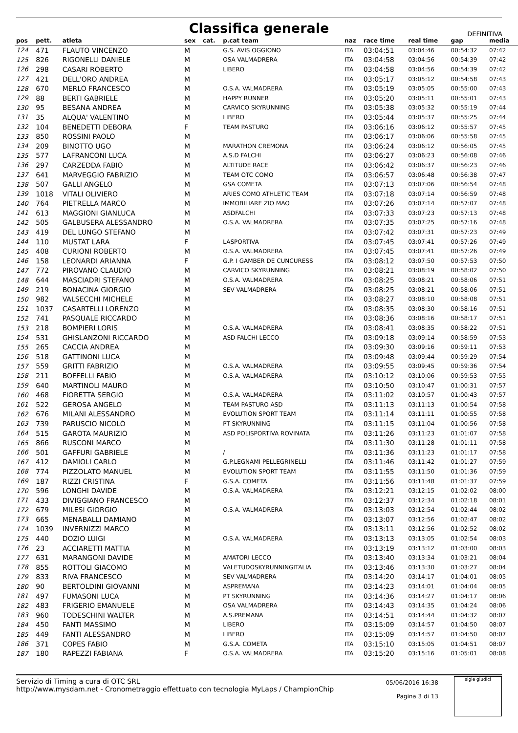Classifica generale
DEFINITIVA
| pos | pett. | atleta | sex | cat. | p.cat team | naz | race time | real time | gap | media |
| --- | --- | --- | --- | --- | --- | --- | --- | --- | --- | --- |
| 124 | 471 | FLAUTO VINCENZO | M | | G.S. AVIS OGGIONO | ITA | 03:04:51 | 03:04:46 | 00:54:32 | 07:42 |
| 125 | 826 | RIGONELLI DANIELE | M | | OSA VALMADRERA | ITA | 03:04:58 | 03:04:56 | 00:54:39 | 07:42 |
| 126 | 298 | CASARI ROBERTO | M | | LIBERO | ITA | 03:04:58 | 03:04:56 | 00:54:39 | 07:42 |
| 127 | 421 | DELL'ORO ANDREA | M | | | ITA | 03:05:17 | 03:05:12 | 00:54:58 | 07:43 |
| 128 | 670 | MERLO FRANCESCO | M | | O.S.A. VALMADRERA | ITA | 03:05:19 | 03:05:05 | 00:55:00 | 07:43 |
| 129 | 88 | BERTI GABRIELE | M | | HAPPY RUNNER | ITA | 03:05:20 | 03:05:11 | 00:55:01 | 07:43 |
| 130 | 95 | BESANA ANDREA | M | | CARVICO SKYRUNNING | ITA | 03:05:38 | 03:05:32 | 00:55:19 | 07:44 |
| 131 | 35 | ALQUA' VALENTINO | M | | LIBERO | ITA | 03:05:44 | 03:05:37 | 00:55:25 | 07:44 |
| 132 | 104 | BENEDETTI DEBORA | F | | TEAM PASTURO | ITA | 03:06:16 | 03:06:12 | 00:55:57 | 07:45 |
| 133 | 850 | ROSSINI PAOLO | M | | | ITA | 03:06:17 | 03:06:06 | 00:55:58 | 07:45 |
| 134 | 209 | BINOTTO UGO | M | | MARATHON CREMONA | ITA | 03:06:24 | 03:06:12 | 00:56:05 | 07:45 |
| 135 | 577 | LAFRANCONI LUCA | M | | A.S.D FALCHI | ITA | 03:06:27 | 03:06:23 | 00:56:08 | 07:46 |
| 136 | 297 | CARZEDDA FABIO | M | | ALTITUDE RACE | ITA | 03:06:42 | 03:06:37 | 00:56:23 | 07:46 |
| 137 | 641 | MARVEGGIO FABRIZIO | M | | TEAM OTC COMO | ITA | 03:06:57 | 03:06:48 | 00:56:38 | 07:47 |
| 138 | 507 | GALLI ANGELO | M | | GSA COMETA | ITA | 03:07:13 | 03:07:06 | 00:56:54 | 07:48 |
| 139 | 1018 | VITALI OLIVIERO | M | | ARIES COMO ATHLETIC TEAM | ITA | 03:07:18 | 03:07:14 | 00:56:59 | 07:48 |
| 140 | 764 | PIETRELLA MARCO | M | | IMMOBILIARE ZIO MAO | ITA | 03:07:26 | 03:07:14 | 00:57:07 | 07:48 |
| 141 | 613 | MAGGIONI GIANLUCA | M | | ASDFALCHI | ITA | 03:07:33 | 03:07:23 | 00:57:13 | 07:48 |
| 142 | 505 | GALBUSERA ALESSANDRO | M | | O.S.A. VALMADRERA | ITA | 03:07:35 | 03:07:25 | 00:57:16 | 07:48 |
| 143 | 419 | DEL LUNGO STEFANO | M | | | ITA | 03:07:42 | 03:07:31 | 00:57:23 | 07:49 |
| 144 | 110 | MUSTAT LARA | F | | LASPORTIVA | ITA | 03:07:45 | 03:07:41 | 00:57:26 | 07:49 |
| 145 | 408 | CURIONI ROBERTO | M | | O.S.A. VALMADRERA | ITA | 03:07:45 | 03:07:41 | 00:57:26 | 07:49 |
| 146 | 158 | LEONARDI ARIANNA | F | | G.P. I GAMBER DE CUNCURESS | ITA | 03:08:12 | 03:07:50 | 00:57:53 | 07:50 |
| 147 | 772 | PIROVANO CLAUDIO | M | | CARVICO SKYRUNNING | ITA | 03:08:21 | 03:08:19 | 00:58:02 | 07:50 |
| 148 | 644 | MASCIADRI STEFANO | M | | O.S.A. VALMADRERA | ITA | 03:08:25 | 03:08:21 | 00:58:06 | 07:51 |
| 149 | 219 | BONACINA GIORGIO | M | | SEV VALMADRERA | ITA | 03:08:25 | 03:08:21 | 00:58:06 | 07:51 |
| 150 | 982 | VALSECCHI MICHELE | M | | | ITA | 03:08:27 | 03:08:10 | 00:58:08 | 07:51 |
| 151 | 1037 | CASARTELLI LORENZO | M | | | ITA | 03:08:35 | 03:08:30 | 00:58:16 | 07:51 |
| 152 | 741 | PASQUALE RICCARDO | M | | | ITA | 03:08:36 | 03:08:16 | 00:58:17 | 07:51 |
| 153 | 218 | BOMPIERI LORIS | M | | O.S.A. VALMADRERA | ITA | 03:08:41 | 03:08:35 | 00:58:22 | 07:51 |
| 154 | 531 | GHISLANZONI RICCARDO | M | | ASD FALCHI LECCO | ITA | 03:09:18 | 03:09:14 | 00:58:59 | 07:53 |
| 155 | 265 | CACCIA ANDREA | M | | | ITA | 03:09:30 | 03:09:16 | 00:59:11 | 07:53 |
| 156 | 518 | GATTINONI LUCA | M | | | ITA | 03:09:48 | 03:09:44 | 00:59:29 | 07:54 |
| 157 | 559 | GRITTI FABRIZIO | M | | O.S.A. VALMADRERA | ITA | 03:09:55 | 03:09:45 | 00:59:36 | 07:54 |
| 158 | 211 | BOFFELLI FABIO | M | | O.S.A. VALMADRERA | ITA | 03:10:12 | 03:10:06 | 00:59:53 | 07:55 |
| 159 | 640 | MARTINOLI MAURO | M | | | ITA | 03:10:50 | 03:10:47 | 01:00:31 | 07:57 |
| 160 | 468 | FIORETTA SERGIO | M | | O.S.A. VALMADRERA | ITA | 03:11:02 | 03:10:57 | 01:00:43 | 07:57 |
| 161 | 522 | GEROSA ANGELO | M | | TEAM PASTURO ASD | ITA | 03:11:13 | 03:11:13 | 01:00:54 | 07:58 |
| 162 | 676 | MILANI ALESSANDRO | M | | EVOLUTION SPORT TEAM | ITA | 03:11:14 | 03:11:11 | 01:00:55 | 07:58 |
| 163 | 739 | PARUSCIO NICOLÒ | M | | PT SKYRUNNING | ITA | 03:11:15 | 03:11:04 | 01:00:56 | 07:58 |
| 164 | 515 | GAROTA MAURIZIO | M | | ASD POLISPORTIVA ROVINATA | ITA | 03:11:26 | 03:11:23 | 01:01:07 | 07:58 |
| 165 | 866 | RUSCONI MARCO | M | | | ITA | 03:11:30 | 03:11:28 | 01:01:11 | 07:58 |
| 166 | 501 | GAFFURI GABRIELE | M | | / | ITA | 03:11:36 | 03:11:23 | 01:01:17 | 07:58 |
| 167 | 412 | DAMIOLI CARLO | M | | G.P.LEGNAMI PELLEGRINELLI | ITA | 03:11:46 | 03:11:42 | 01:01:27 | 07:59 |
| 168 | 774 | PIZZOLATO MANUEL | M | | EVOLUTION SPORT TEAM | ITA | 03:11:55 | 03:11:50 | 01:01:36 | 07:59 |
| 169 | 187 | RIZZI CRISTINA | F | | G.S.A. COMETA | ITA | 03:11:56 | 03:11:48 | 01:01:37 | 07:59 |
| 170 | 596 | LONGHI DAVIDE | M | | O.S.A. VALMADRERA | ITA | 03:12:21 | 03:12:15 | 01:02:02 | 08:00 |
| 171 | 433 | DIVIGGIANO FRANCESCO | M | | | ITA | 03:12:37 | 03:12:34 | 01:02:18 | 08:01 |
| 172 | 679 | MILESI GIORGIO | M | | O.S.A. VALMADRERA | ITA | 03:13:03 | 03:12:54 | 01:02:44 | 08:02 |
| 173 | 665 | MENABALLI DAMIANO | M | | | ITA | 03:13:07 | 03:12:56 | 01:02:47 | 08:02 |
| 174 | 1039 | INVERNIZZI MARCO | M | | | ITA | 03:13:11 | 03:12:56 | 01:02:52 | 08:02 |
| 175 | 440 | DOZIO LUIGI | M | | O.S.A. VALMADRERA | ITA | 03:13:13 | 03:13:05 | 01:02:54 | 08:03 |
| 176 | 23 | ACCIARETTI MATTIA | M | | | ITA | 03:13:19 | 03:13:12 | 01:03:00 | 08:03 |
| 177 | 631 | MARANGONI DAVIDE | M | | AMATORI LECCO | ITA | 03:13:40 | 03:13:34 | 01:03:21 | 08:04 |
| 178 | 855 | ROTTOLI GIACOMO | M | | VALETUDOSKYRUNNINGITALIA | ITA | 03:13:46 | 03:13:30 | 01:03:27 | 08:04 |
| 179 | 833 | RIVA FRANCESCO | M | | SEV VALMADRERA | ITA | 03:14:20 | 03:14:17 | 01:04:01 | 08:05 |
| 180 | 90 | BERTOLDINI GIOVANNI | M | | ASPREMANA | ITA | 03:14:23 | 03:14:01 | 01:04:04 | 08:05 |
| 181 | 497 | FUMASONI LUCA | M | | PT SKYRUNNING | ITA | 03:14:36 | 03:14:27 | 01:04:17 | 08:06 |
| 182 | 483 | FRIGERIO EMANUELE | M | | OSA VALMADRERA | ITA | 03:14:43 | 03:14:35 | 01:04:24 | 08:06 |
| 183 | 960 | TODESCHINI WALTER | M | | A.S.PREMANA | ITA | 03:14:51 | 03:14:44 | 01:04:32 | 08:07 |
| 184 | 450 | FANTI MASSIMO | M | | LIBERO | ITA | 03:15:09 | 03:14:57 | 01:04:50 | 08:07 |
| 185 | 449 | FANTI ALESSANDRO | M | | LIBERO | ITA | 03:15:09 | 03:14:57 | 01:04:50 | 08:07 |
| 186 | 371 | COPES FABIO | M | | G.S.A. COMETA | ITA | 03:15:10 | 03:15:05 | 01:04:51 | 08:07 |
| 187 | 180 | RAPEZZI FABIANA | F | | O.S.A. VALMADRERA | ITA | 03:15:20 | 03:15:16 | 01:05:01 | 08:08 |
Servizio di Timing a cura di OTC SRL
http://www.mysdam.net - Cronometraggio effettuato con tecnologia MyLaps / ChampionChip
05/06/2016 16:38
Pagina 3 di 13
sigle giudici